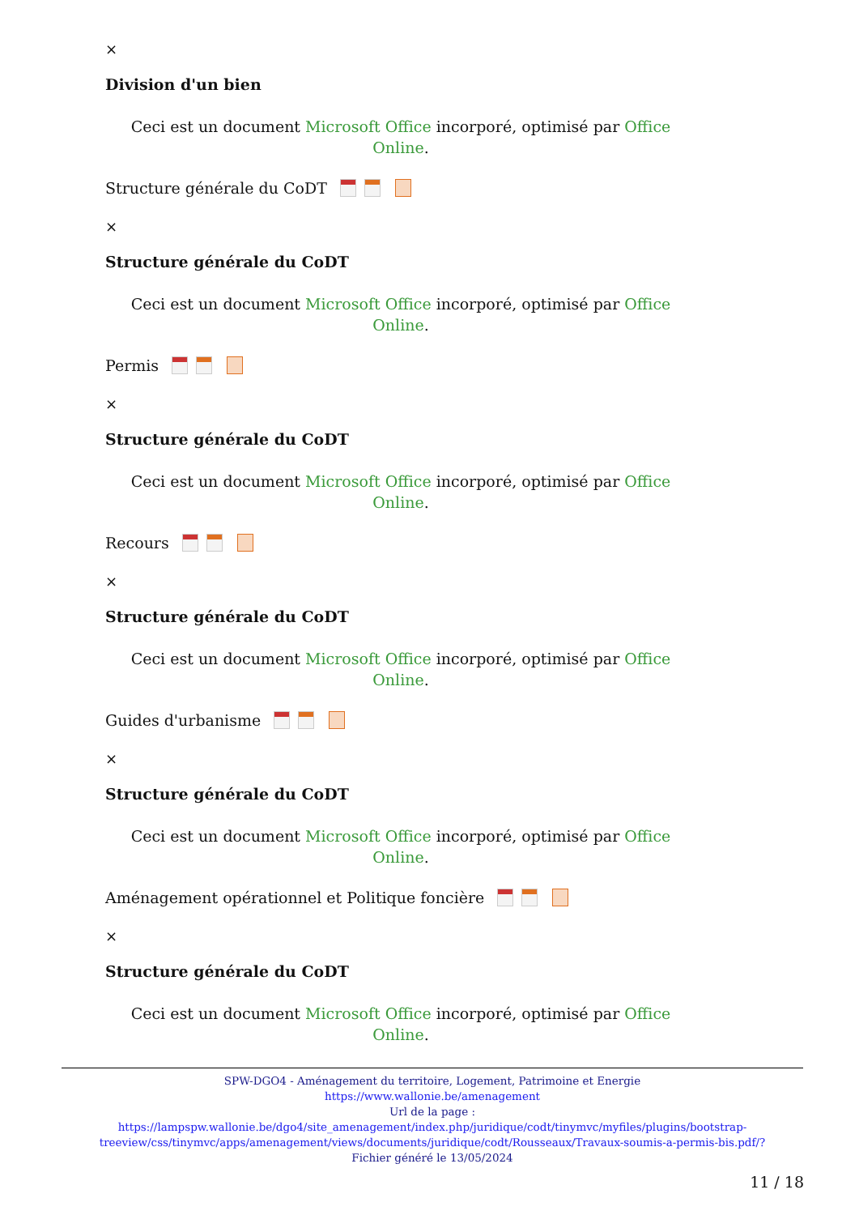×
Division d'un bien
Ceci est un document Microsoft Office incorporé, optimisé par Office Online.
Structure générale du CoDT
×
Structure générale du CoDT
Ceci est un document Microsoft Office incorporé, optimisé par Office Online.
Permis
×
Structure générale du CoDT
Ceci est un document Microsoft Office incorporé, optimisé par Office Online.
Recours
×
Structure générale du CoDT
Ceci est un document Microsoft Office incorporé, optimisé par Office Online.
Guides d'urbanisme
×
Structure générale du CoDT
Ceci est un document Microsoft Office incorporé, optimisé par Office Online.
Aménagement opérationnel et Politique foncière
×
Structure générale du CoDT
Ceci est un document Microsoft Office incorporé, optimisé par Office Online.
SPW-DGO4 - Aménagement du territoire, Logement, Patrimoine et Energie
https://www.wallonie.be/amenagement
Url de la page :
https://lampspw.wallonie.be/dgo4/site_amenagement/index.php/juridique/codt/tinymvc/myfiles/plugins/bootstrap-treeview/css/tinymvc/apps/amenagement/views/documents/juridique/codt/Rousseaux/Travaux-soumis-a-permis-bis.pdf/?
Fichier généré le 13/05/2024
11 / 18